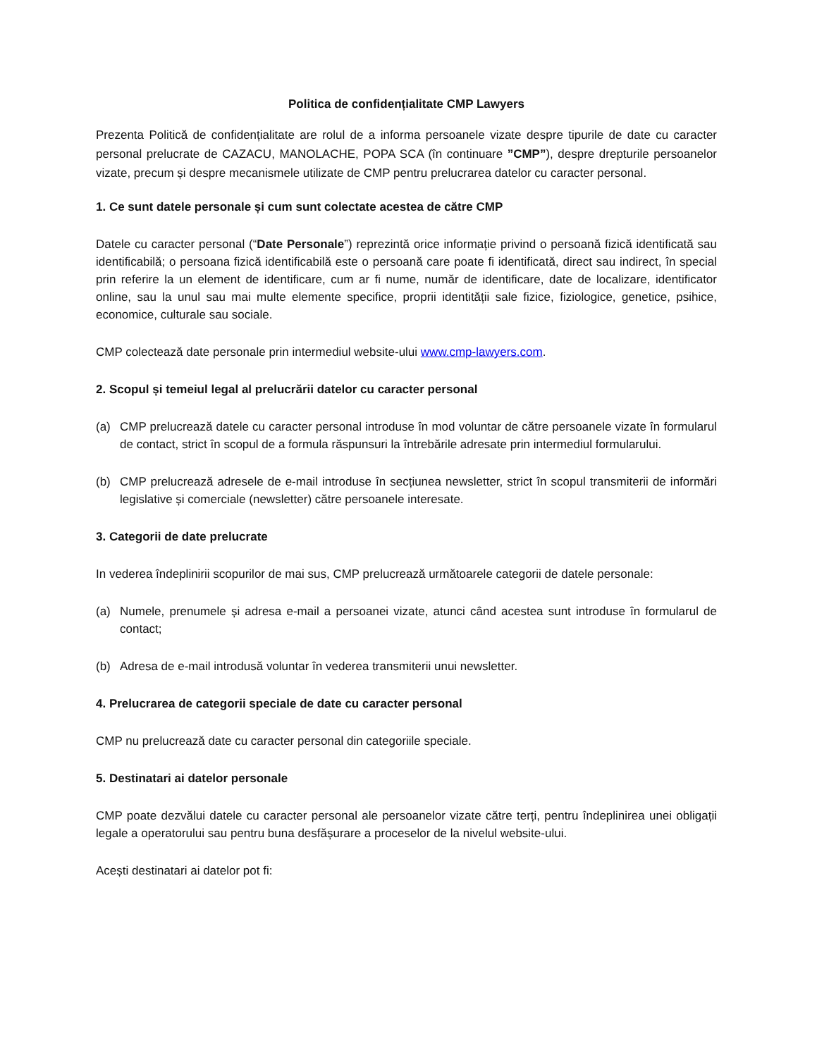Politica de confidențialitate CMP Lawyers
Prezenta Politică de confidențialitate are rolul de a informa persoanele vizate despre tipurile de date cu caracter personal prelucrate de CAZACU, MANOLACHE, POPA SCA (în continuare ”CMP”), despre drepturile persoanelor vizate, precum și despre mecanismele utilizate de CMP pentru prelucrarea datelor cu caracter personal.
1. Ce sunt datele personale și cum sunt colectate acestea de către CMP
Datele cu caracter personal (“Date Personale”) reprezintă orice informație privind o persoană fizică identificată sau identificabilă; o persoana fizică identificabilă este o persoană care poate fi identificată, direct sau indirect, în special prin referire la un element de identificare, cum ar fi nume, număr de identificare, date de localizare, identificator online, sau la unul sau mai multe elemente specifice, proprii identității sale fizice, fiziologice, genetice, psihice, economice, culturale sau sociale.
CMP colectează date personale prin intermediul website-ului www.cmp-lawyers.com.
2. Scopul și temeiul legal al prelucrării datelor cu caracter personal
(a) CMP prelucrează datele cu caracter personal introduse în mod voluntar de către persoanele vizate în formularul de contact, strict în scopul de a formula răspunsuri la întrebările adresate prin intermediul formularului.
(b) CMP prelucrează adresele de e-mail introduse în secțiunea newsletter, strict în scopul transmiterii de informări legislative și comerciale (newsletter) către persoanele interesate.
3. Categorii de date prelucrate
In vederea îndeplinirii scopurilor de mai sus, CMP prelucrează următoarele categorii de datele personale:
(a) Numele, prenumele și adresa e-mail a persoanei vizate, atunci când acestea sunt introduse în formularul de contact;
(b) Adresa de e-mail introdusă voluntar în vederea transmiterii unui newsletter.
4. Prelucrarea de categorii speciale de date cu caracter personal
CMP nu prelucrează date cu caracter personal din categoriile speciale.
5. Destinatari ai datelor personale
CMP poate dezvălui datele cu caracter personal ale persoanelor vizate către terți, pentru îndeplinirea unei obligații legale a operatorului sau pentru buna desfășurare a proceselor de la nivelul website-ului.
Acești destinatari ai datelor pot fi: